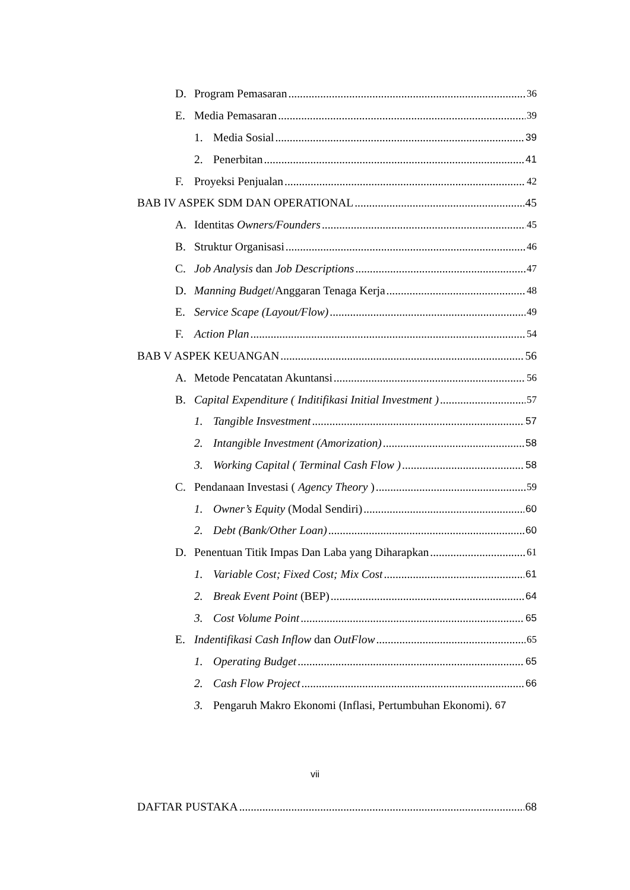D. Program Pemasaran 36
E. Media Pemasaran 39
1. Media Sosial 39
2. Penerbitan 41
F. Proyeksi Penjualan 42
BAB IV ASPEK SDM DAN OPERATIONAL 45
A. Identitas Owners/Founders 45
B. Struktur Organisasi 46
C. Job Analysis dan Job Descriptions 47
D. Manning Budget /Anggaran Tenaga Kerja 48
E. Service Scape (Layout/Flow) 49
F. Action Plan 54
BAB V ASPEK KEUANGAN 56
A. Metode Pencatatan Akuntansi 56
B. Capital Expenditure ( Inditifikasi Initial Investment ) 57
1. Tangible Insvestment 57
2. Intangible Investment (Amorization) 58
3. Working Capital ( Terminal Cash Flow ) 58
C. Pendanaan Investasi ( Agency Theory ) 59
1. Owner’s Equity (Modal Sendiri) 60
2. Debt (Bank/Other Loan) 60
D. Penentuan Titik Impas Dan Laba yang Diharapkan 61
1. Variable Cost; Fixed Cost; Mix Cost 61
2. Break Event Point (BEP) 64
3. Cost Volume Point 65
E. Indentifikasi Cash Inflow dan OutFlow 65
1. Operating Budget 65
2. Cash Flow Project 66
3. Pengaruh Makro Ekonomi (Inflasi, Pertumbuhan Ekonomi). 67
vii
DAFTAR PUSTAKA 68